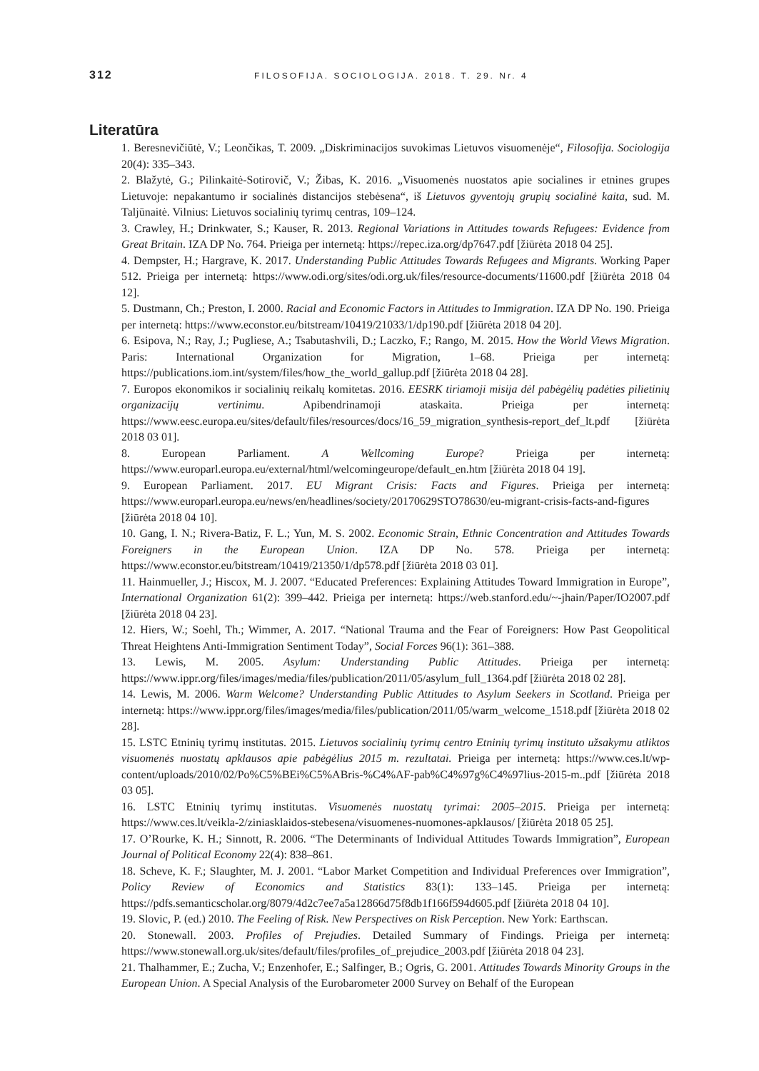312
FILOSOFIJA. SOCIOLOGIJA. 2018. T. 29. Nr. 4
Literatūra
1. Beresnevičiūtė, V.; Leončikas, T. 2009. „Diskriminacijos suvokimas Lietuvos visuomenėje“, Filosofija. Sociologija 20(4): 335–343.
2. Blažytė, G.; Pilinkaitė-Sotirovič, V.; Žibas, K. 2016. „Visuomenės nuostatos apie socialines ir etnines grupes Lietuvoje: nepakantumo ir socialinės distancijos stebėsena“, iš Lietuvos gyventojų grupių socialinė kaita, sud. M. Taljūnaitė. Vilnius: Lietuvos socialinių tyrimų centras, 109–124.
3. Crawley, H.; Drinkwater, S.; Kauser, R. 2013. Regional Variations in Attitudes towards Refugees: Evidence from Great Britain. IZA DP No. 764. Prieiga per internetą: https://repec.iza.org/dp7647.pdf [žiūrėta 2018 04 25].
4. Dempster, H.; Hargrave, K. 2017. Understanding Public Attitudes Towards Refugees and Migrants. Working Paper 512. Prieiga per internetą: https://www.odi.org/sites/odi.org.uk/files/resource-documents/11600.pdf [žiūrėta 2018 04 12].
5. Dustmann, Ch.; Preston, I. 2000. Racial and Economic Factors in Attitudes to Immigration. IZA DP No. 190. Prieiga per internetą: https://www.econstor.eu/bitstream/10419/21033/1/dp190.pdf [žiūrėta 2018 04 20].
6. Esipova, N.; Ray, J.; Pugliese, A.; Tsabutashvili, D.; Laczko, F.; Rango, M. 2015. How the World Views Migration. Paris: International Organization for Migration, 1–68. Prieiga per internetą: https://publications.iom.int/system/files/how_the_world_gallup.pdf [žiūrėta 2018 04 28].
7. Europos ekonomikos ir socialinių reikalų komitetas. 2016. EESRK tiriamoji misija dėl pabėgėlių padėties pilietinių organizacijų vertinimu. Apibendrinamoji ataskaita. Prieiga per internetą: https://www.eesc.europa.eu/sites/default/files/resources/docs/16_59_migration_synthesis-report_def_lt.pdf [žiūrėta 2018 03 01].
8. European Parliament. A Wellcoming Europe? Prieiga per internetą: https://www.europarl.europa.eu/external/html/welcomingeurope/default_en.htm [žiūrėta 2018 04 19].
9. European Parliament. 2017. EU Migrant Crisis: Facts and Figures. Prieiga per internetą: https://www.europarl.europa.eu/news/en/headlines/society/20170629STO78630/eu-migrant-crisis-facts-and-figures [žiūrėta 2018 04 10].
10. Gang, I. N.; Rivera-Batiz, F. L.; Yun, M. S. 2002. Economic Strain, Ethnic Concentration and Attitudes Towards Foreigners in the European Union. IZA DP No. 578. Prieiga per internetą: https://www.econstor.eu/bitstream/10419/21350/1/dp578.pdf [žiūrėta 2018 03 01].
11. Hainmueller, J.; Hiscox, M. J. 2007. “Educated Preferences: Explaining Attitudes Toward Immigration in Europe”, International Organization 61(2): 399–442. Prieiga per internetą: https://web.stanford.edu/~-jhain/Paper/IO2007.pdf [žiūrėta 2018 04 23].
12. Hiers, W.; Soehl, Th.; Wimmer, A. 2017. “National Trauma and the Fear of Foreigners: How Past Geopolitical Threat Heightens Anti-Immigration Sentiment Today”, Social Forces 96(1): 361–388.
13. Lewis, M. 2005. Asylum: Understanding Public Attitudes. Prieiga per internetą: https://www.ippr.org/files/images/media/files/publication/2011/05/asylum_full_1364.pdf [žiūrėta 2018 02 28].
14. Lewis, M. 2006. Warm Welcome? Understanding Public Attitudes to Asylum Seekers in Scotland. Prieiga per internetą: https://www.ippr.org/files/images/media/files/publication/2011/05/warm_welcome_1518.pdf [žiūrėta 2018 02 28].
15. LSTC Etninių tyrimų institutas. 2015. Lietuvos socialinių tyrimų centro Etninių tyrimų instituto užsakymu atliktos visuomenės nuostatų apklausos apie pabėgėlius 2015 m. rezultatai. Prieiga per internetą: https://www.ces.lt/wp-content/uploads/2010/02/Po%C5%BEi%C5%ABris-%C4%AF-pab%C4%97g%C4%97lius-2015-m..pdf [žiūrėta 2018 03 05].
16. LSTC Etninių tyrimų institutas. Visuomenės nuostatų tyrimai: 2005–2015. Prieiga per internetą: https://www.ces.lt/veikla-2/ziniasklaidos-stebesena/visuomenes-nuomones-apklausos/ [žiūrėta 2018 05 25].
17. O’Rourke, K. H.; Sinnott, R. 2006. “The Determinants of Individual Attitudes Towards Immigration”, European Journal of Political Economy 22(4): 838–861.
18. Scheve, K. F.; Slaughter, M. J. 2001. “Labor Market Competition and Individual Preferences over Immigration”, Policy Review of Economics and Statistics 83(1): 133–145. Prieiga per internetą: https://pdfs.semanticscholar.org/8079/4d2c7ee7a5a12866d75f8db1f166f594d605.pdf [žiūrėta 2018 04 10].
19. Slovic, P. (ed.) 2010. The Feeling of Risk. New Perspectives on Risk Perception. New York: Earthscan.
20. Stonewall. 2003. Profiles of Prejudies. Detailed Summary of Findings. Prieiga per internetą: https://www.stonewall.org.uk/sites/default/files/profiles_of_prejudice_2003.pdf [žiūrėta 2018 04 23].
21. Thalhammer, E.; Zucha, V.; Enzenhofer, E.; Salfinger, B.; Ogris, G. 2001. Attitudes Towards Minority Groups in the European Union. A Special Analysis of the Eurobarometer 2000 Survey on Behalf of the European